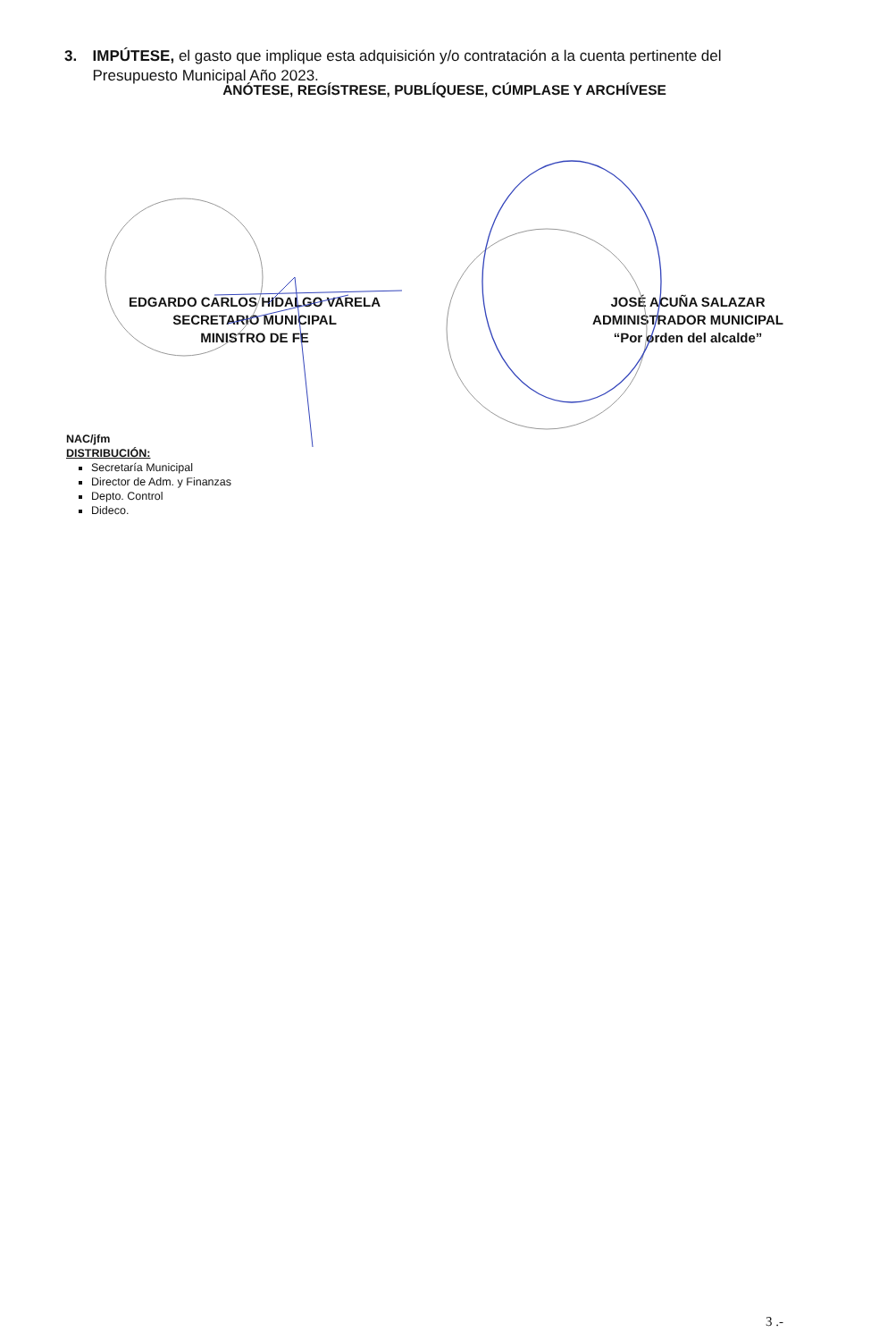3. IMPÚTESE, el gasto que implique esta adquisición y/o contratación a la cuenta pertinente del Presupuesto Municipal Año 2023.
ANÓTESE, REGÍSTRESE, PUBLÍQUESE, CÚMPLASE Y ARCHÍVESE
EDGARDO CARLOS HIDALGO VARELA
SECRETARIO MUNICIPAL
MINISTRO DE FE
JOSÉ ACUÑA SALAZAR
ADMINISTRADOR MUNICIPAL
“Por orden del alcalde”
NAC/jfm
DISTRIBUCIÓN:
Secretaría Municipal
Director de Adm. y Finanzas
Depto. Control
Dideco.
3 .-